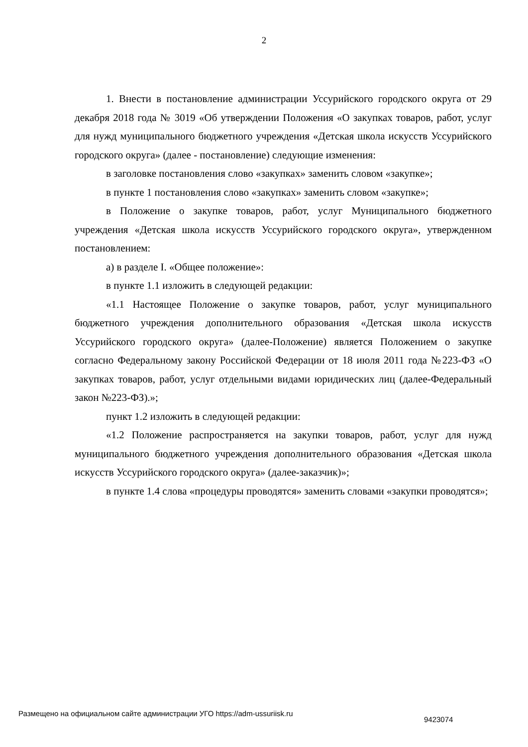2
1. Внести в постановление администрации Уссурийского городского округа от 29 декабря 2018 года № 3019 «Об утверждении Положения «О закупках товаров, работ, услуг для нужд муниципального бюджетного учреждения «Детская школа искусств Уссурийского городского округа» (далее - постановление) следующие изменения:
в заголовке постановления слово «закупках» заменить словом «закупке»;
в пункте 1 постановления слово «закупках» заменить словом «закупке»;
в Положение о закупке товаров, работ, услуг Муниципального бюджетного учреждения «Детская школа искусств Уссурийского городского округа», утвержденном постановлением:
а) в разделе I. «Общее положение»:
в пункте 1.1 изложить в следующей редакции:
«1.1 Настоящее Положение о закупке товаров, работ, услуг муниципального бюджетного учреждения дополнительного образования «Детская школа искусств Уссурийского городского округа» (далее-Положение) является Положением о закупке согласно Федеральному закону Российской Федерации от 18 июля 2011 года №223-ФЗ «О закупках товаров, работ, услуг отдельными видами юридических лиц (далее-Федеральный закон №223-ФЗ).»;
пункт 1.2 изложить в следующей редакции:
«1.2 Положение распространяется на закупки товаров, работ, услуг для нужд муниципального бюджетного учреждения дополнительного образования «Детская школа искусств Уссурийского городского округа» (далее-заказчик)»;
в пункте 1.4 слова «процедуры проводятся» заменить словами «закупки проводятся»;
Размещено на официальном сайте администрации УГО https://adm-ussuriisk.ru
9423074